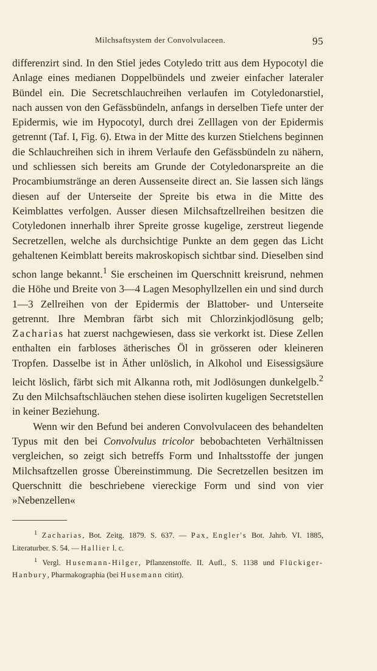Milchsaftsystem der Convolvulaceen. 95
differenzirt sind. In den Stiel jedes Cotyledo tritt aus dem Hypocotyl die Anlage eines medianen Doppelbündels und zweier einfacher lateraler Bündel ein. Die Secretschlauchreihen verlaufen im Cotyledonarstiel, nach aussen von den Gefässbündeln, anfangs in derselben Tiefe unter der Epidermis, wie im Hypocotyl, durch drei Zelllagen von der Epidermis getrennt (Taf. I, Fig. 6). Etwa in der Mitte des kurzen Stielchens beginnen die Schlauchreihen sich in ihrem Verlaufe den Gefässbündeln zu nähern, und schliessen sich bereits am Grunde der Cotyledonarspreite an die Procambiumstränge an deren Aussenseite direct an. Sie lassen sich längs diesen auf der Unterseite der Spreite bis etwa in die Mitte des Keimblattes verfolgen. Ausser diesen Milchsaftzellreihen besitzen die Cotyledonen innerhalb ihrer Spreite grosse kugelige, zerstreut liegende Secretzellen, welche als durchsichtige Punkte an dem gegen das Licht gehaltenen Keimblatt bereits makroskopisch sichtbar sind. Dieselben sind schon lange bekannt.<sup>1</sup> Sie erscheinen im Querschnitt kreisrund, nehmen die Höhe und Breite von 3—4 Lagen Mesophyllzellen ein und sind durch 1—3 Zellreihen von der Epidermis der Blattober- und Unterseite getrennt. Ihre Membran färbt sich mit Chlorzinkjodlösung gelb; Zacharias hat zuerst nachgewiesen, dass sie verkorkt ist. Diese Zellen enthalten ein farbloses ätherisches Öl in grösseren oder kleineren Tropfen. Dasselbe ist in Äther unlöslich, in Alkohol und Eisessigsäure leicht löslich, färbt sich mit Alkanna roth, mit Jodlösungen dunkelgelb.<sup>2</sup> Zu den Milchsaftschläuchen stehen diese isolirten kugeligen Secretstellen in keiner Beziehung.
Wenn wir den Befund bei anderen Convolvulaceen des behandelten Typus mit den bei Convolvulus tricolor bebobachteten Verhältnissen vergleichen, so zeigt sich betreffs Form und Inhaltsstoffe der jungen Milchsaftzellen grosse Übereinstimmung. Die Secretzellen besitzen im Querschnitt die beschriebene viereckige Form und sind von vier »Nebenzellen«
<sup>1</sup> Zacharias, Bot. Zeitg. 1879. S. 637. — Pax, Engler's Bot. Jahrb. VI. 1885, Literaturber. S. 54. — Hallier l. c.
<sup>1</sup> Vergl. Husemann-Hilger, Pflanzenstoffe. II. Aufl., S. 1138 und Flückiger-Hanbury, Pharmakographia (bei Husemann citirt).